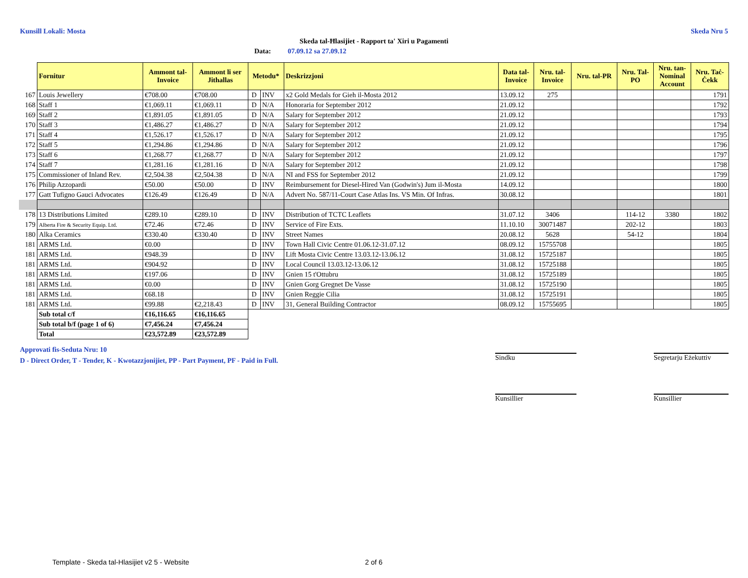Kunsill Lokali: Mosta Skeda Nru 5
Skeda tal-Ħlasijiet - Rapport ta' Xiri u Pagamenti
Data: 07.09.12 sa 27.09.12
| | Fornitur | Ammont tal- Invoice | Ammont li ser Jithallas | Metodu* | | Deskrizzjoni | Data tal- Invoice | Nru. tal- Invoice | Nru. tal-PR | Nru. Tal- PO | Nru. tan- Nominal Account | Nru. Taċ- Ċekk |
| 167 | Louis Jewellery | €708.00 | €708.00 | D | INV | x2 Gold Medals for Gieh il-Mosta 2012 | 13.09.12 | 275 | | | | 1791 |
| 168 | Staff 1 | €1,069.11 | €1,069.11 | D | N/A | Honoraria for September 2012 | 21.09.12 | | | | | 1792 |
| 169 | Staff 2 | €1,891.05 | €1,891.05 | D | N/A | Salary for September 2012 | 21.09.12 | | | | | 1793 |
| 170 | Staff 3 | €1,486.27 | €1,486.27 | D | N/A | Salary for September 2012 | 21.09.12 | | | | | 1794 |
| 171 | Staff 4 | €1,526.17 | €1,526.17 | D | N/A | Salary for September 2012 | 21.09.12 | | | | | 1795 |
| 172 | Staff 5 | €1,294.86 | €1,294.86 | D | N/A | Salary for September 2012 | 21.09.12 | | | | | 1796 |
| 173 | Staff 6 | €1,268.77 | €1,268.77 | D | N/A | Salary for September 2012 | 21.09.12 | | | | | 1797 |
| 174 | Staff 7 | €1,281.16 | €1,281.16 | D | N/A | Salary for September 2012 | 21.09.12 | | | | | 1798 |
| 175 | Commissioner of Inland Rev. | €2,504.38 | €2,504.38 | D | N/A | NI and FSS for September 2012 | 21.09.12 | | | | | 1799 |
| 176 | Philip Azzopardi | €50.00 | €50.00 | D | INV | Reimbursement for Diesel-Hired Van (Godwin's) Jum il-Mosta | 14.09.12 | | | | | 1800 |
| 177 | Gatt Tufigno Gauci Advocates | €126.49 | €126.49 | D | N/A | Advert No. 587/11-Court Case Atlas Ins. VS Min. Of Infras. | 30.08.12 | | | | | 1801 |
| 178 | 13 Distributions Limited | €289.10 | €289.10 | D | INV | Distribution of TCTC Leaflets | 31.07.12 | 3406 | | 114-12 | 3380 | 1802 |
| 179 | Alberta Fire & Security Equip. Ltd. | €72.46 | €72.46 | D | INV | Service of Fire Exts. | 11.10.10 | 30071487 | | 202-12 | | 1803 |
| 180 | Alka Ceramics | €330.40 | €330.40 | D | INV | Street Names | 20.08.12 | 5628 | | 54-12 | | 1804 |
| 181 | ARMS Ltd. | €0.00 | | D | INV | Town Hall Civic Centre 01.06.12-31.07.12 | 08.09.12 | 15755708 | | | | 1805 |
| 181 | ARMS Ltd. | €948.39 | | D | INV | Lift Mosta Civic Centre 13.03.12-13.06.12 | 31.08.12 | 15725187 | | | | 1805 |
| 181 | ARMS Ltd. | €904.92 | | D | INV | Local Council 13.03.12-13.06.12 | 31.08.12 | 15725188 | | | | 1805 |
| 181 | ARMS Ltd. | €197.06 | | D | INV | Gnien 15 t'Ottubru | 31.08.12 | 15725189 | | | | 1805 |
| 181 | ARMS Ltd. | €0.00 | | D | INV | Gnien Gorg Gregnet De Vasse | 31.08.12 | 15725190 | | | | 1805 |
| 181 | ARMS Ltd. | €68.18 | | D | INV | Gnien Reggie Cilia | 31.08.12 | 15725191 | | | | 1805 |
| 181 | ARMS Ltd. | €99.88 | €2,218.43 | D | INV | 31, General Building Contractor | 08.09.12 | 15755695 | | | | 1805 |
| | Sub total c/f | €16,116.65 | €16,116.65 | | | | | | | | | |
| | Sub total b/f (page 1 of 6) | €7,456.24 | €7,456.24 | | | | | | | | | |
| | Total | €23,572.89 | €23,572.89 | | | | | | | | | |
Approvati fis-Seduta Nru: 10
D - Direct Order, T - Tender, K - Kwotazzjonijiet, PP - Part Payment, PF - Paid in Full.
Sindku Segretarju Eżekuttiv
Kunsillier Kunsillier
Template - Skeda tal-Hlasijiet v2 5 - Website
2 of 6